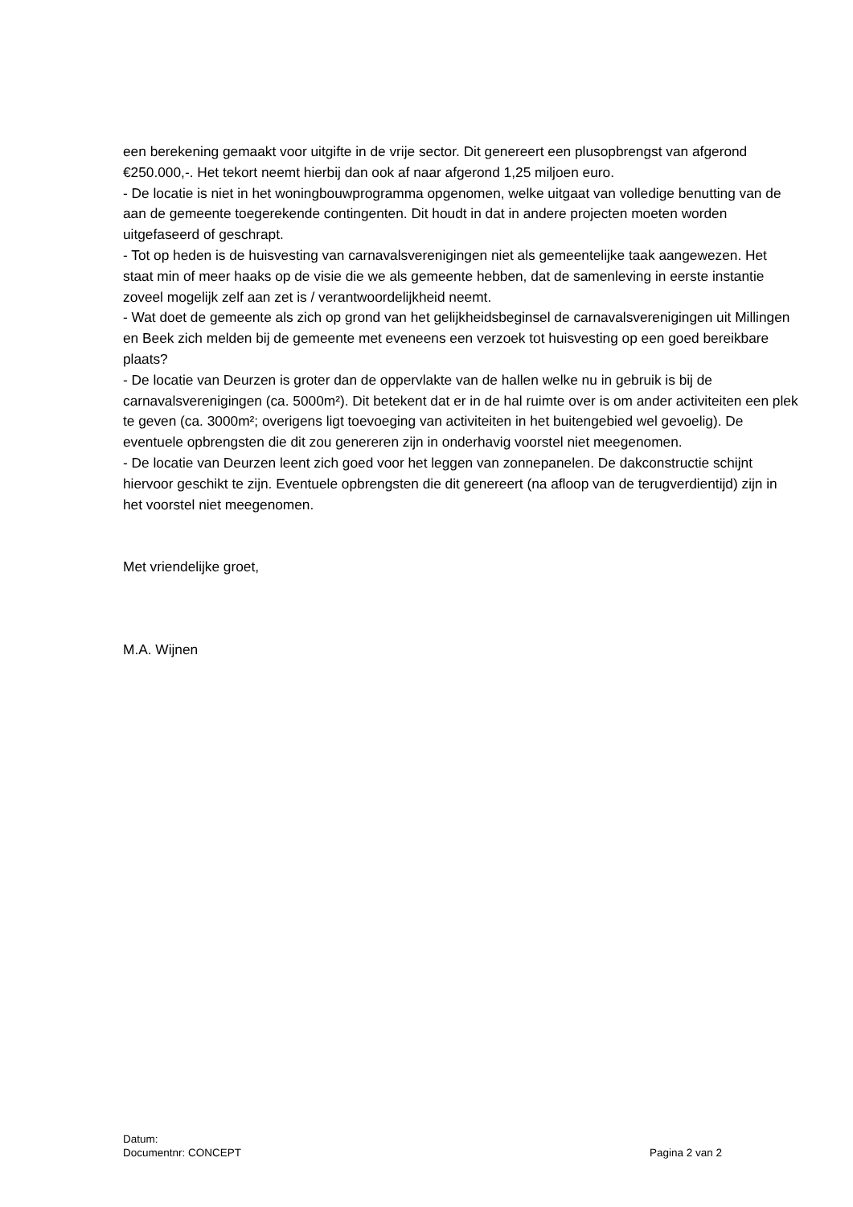een berekening gemaakt voor uitgifte in de vrije sector. Dit genereert een plusopbrengst van afgerond €250.000,-. Het tekort neemt hierbij dan ook af naar afgerond 1,25 miljoen euro.
- De locatie is niet in het woningbouwprogramma opgenomen, welke uitgaat van volledige benutting van de aan de gemeente toegerekende contingenten. Dit houdt in dat in andere projecten moeten worden uitgefaseerd of geschrapt.
- Tot op heden is de huisvesting van carnavalsverenigingen niet als gemeentelijke taak aangewezen. Het staat min of meer haaks op de visie die we als gemeente hebben, dat de samenleving in eerste instantie zoveel mogelijk zelf aan zet is / verantwoordelijkheid neemt.
- Wat doet de gemeente als zich op grond van het gelijkheidsbeginsel de carnavalsverenigingen uit Millingen en Beek zich melden bij de gemeente met eveneens een verzoek tot huisvesting op een goed bereikbare plaats?
- De locatie van Deurzen is groter dan de oppervlakte van de hallen welke nu in gebruik is bij de carnavalsverenigingen (ca. 5000m²). Dit betekent dat er in de hal ruimte over is om ander activiteiten een plek te geven (ca. 3000m²; overigens ligt toevoeging van activiteiten in het buitengebied wel gevoelig). De eventuele opbrengsten die dit zou genereren zijn in onderhavig voorstel niet meegenomen.
- De locatie van Deurzen leent zich goed voor het leggen van zonnepanelen. De dakconstructie schijnt hiervoor geschikt te zijn. Eventuele opbrengsten die dit genereert (na afloop van de terugverdientijd) zijn in het voorstel niet meegenomen.
Met vriendelijke groet,
M.A. Wijnen
Datum:
Documentnr: CONCEPT Pagina 2 van 2